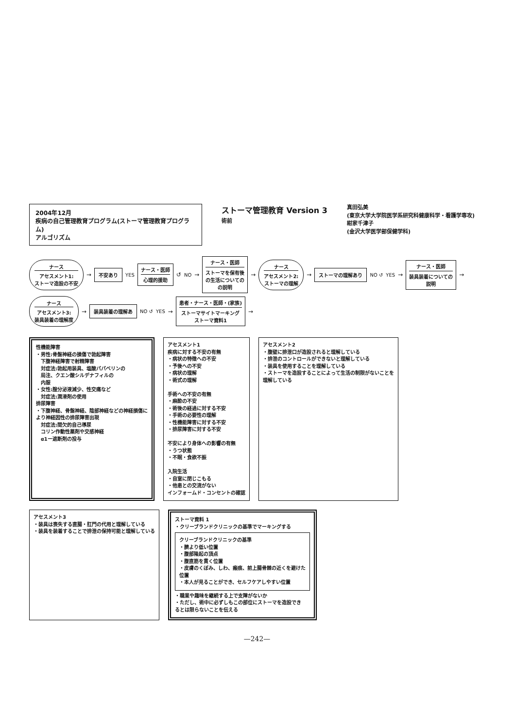2004年12月
疾病の自己管理教育プログラム(ストーマ管理教育プログラム)
アルゴリズム
ストーマ管理教育 Version 3
術前
真田弘美
(東京大学大学院医学系研究科健康科学・看護学専攻)
紺家千津子
(金沢大学医学部保健学科)
ナース
アセスメント1:
ストーマ造設の不安
→
不安あり
YES
ナース・医師
心理的援助
↺ NO →
ナース・医師
ストーマを保有後
の生活についての
の説明
→
ナース
アセスメント2:
ストーマの理解
→
ストーマの理解あり
NO ↺ YES →
ナース・医師
装具装着についての
説明
→
ナース
アセスメント3:
装具装着の理解度
→
装具装着の理解あ
NO ↺ YES →
患者・ナース・医師・(家族)
ストーマサイトマーキング
ストーマ資料1
→
性機能障害
・男性:骨盤神経の損傷で勃起障害
　下腹神経障害で射精障害
　対症法:勃起用装具、塩酸パパベリンの
　局注、クエン酸シルデナフィルの
　内服
・女性:腟分泌液減少、性交痛など
　対症法:潤滑剤の使用
排尿障害
・下腹神経、骨盤神経、陰部神経などの神経損傷に
より神経因性の排尿障害出現
　対症法:間欠的自己導尿
　コリン作動性薬剤や交感神経
　α1ー遮断剤の投与
アセスメント1
疾病に対する不安の有無
・病状の特徴への不安
・予後への不安
・病状の理解
・術式の理解
手術への不安の有無
・麻酔の不安
・術後の経過に対する不安
・手術の必要性の理解
・性機能障害に対する不安
・排尿障害に対する不安
不安により身体への影響の有無
・うつ状態
・不眠・食欲不振
入院生活
・自室に閉じこもる
・他患との交流がない
インフォームド・コンセントの確認
アセスメント2
・腹壁に排泄口が造設されると理解している
・排泄のコントロールができないと理解している
・装具を使用することを理解している
・ストーマを造設することによって生活の制限がないことを
理解している
アセスメント3
・装具は喪失する直腸・肛門の代用と理解している
・装具を装着することで排泄の保持可能と理解している
ストーマ資料 1
・クリーブランドクリニックの基準でマーキングする
クリーブランドクリニックの基準
・臍より低い位置
・腹部隆起の頂点
・腹直筋を貫く位置
・皮膚のくぼみ、しわ、瘢痕、前上腸骨棘の近くを避けた
位置
・本人が見ることができ、セルフケアしやすい位置
・職業や趣味を継続する上で支障がないか
・ただし、術中に必ずしもこの部位にストーマを造設でき
るとは限らないことを伝える
—242—